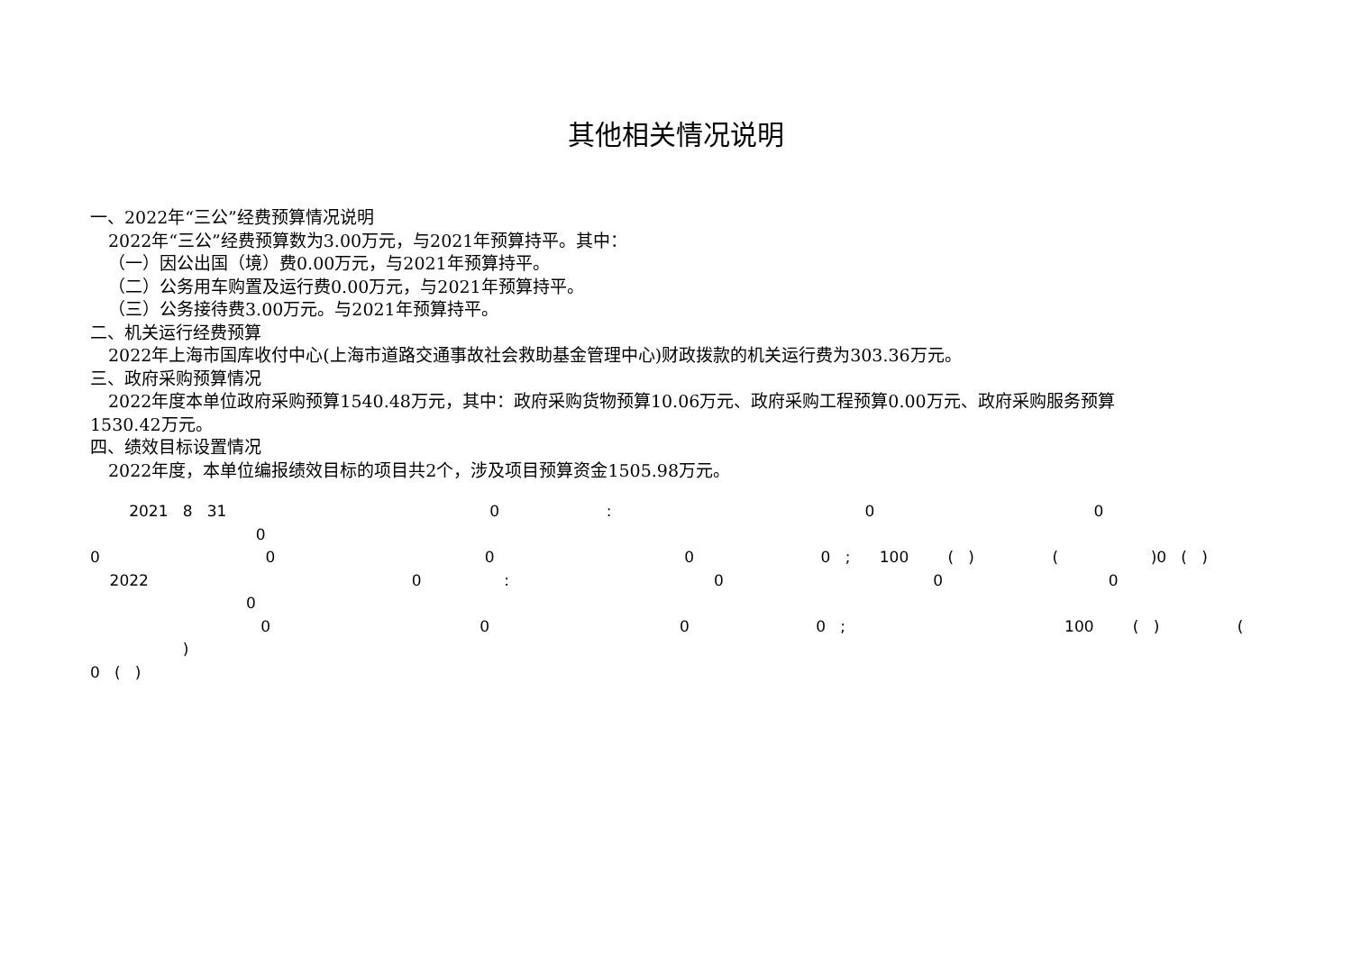其他相关情况说明
一、2022年“三公”经费预算情况说明
2022年“三公”经费预算数为3.00万元，与2021年预算持平。其中：
（一）因公出国（境）费0.00万元，与2021年预算持平。
（二）公务用车购置及运行费0.00万元，与2021年预算持平。
（三）公务接待费3.00万元。与2021年预算持平。
二、机关运行经费预算
2022年上海市国库收付中心(上海市道路交通事故社会救助基金管理中心)财政拨款的机关运行费为303.36万元。
三、政府采购预算情况
2022年度本单位政府采购预算1540.48万元，其中：政府采购货物预算10.06万元、政府采购工程预算0.00万元、政府采购服务预算
1530.42万元。
四、绩效目标设置情况
2022年度，本单位编报绩效目标的项目共2个，涉及项目预算资金1505.98万元。
2021 8 31 0 : 0 0 0
0 0 0 0 0 ; 100 ( ) ( )0 ( )
2022 0 : 0 0 0 0
0 0 0 0 ; 100 ( ) ( )
0 ( )